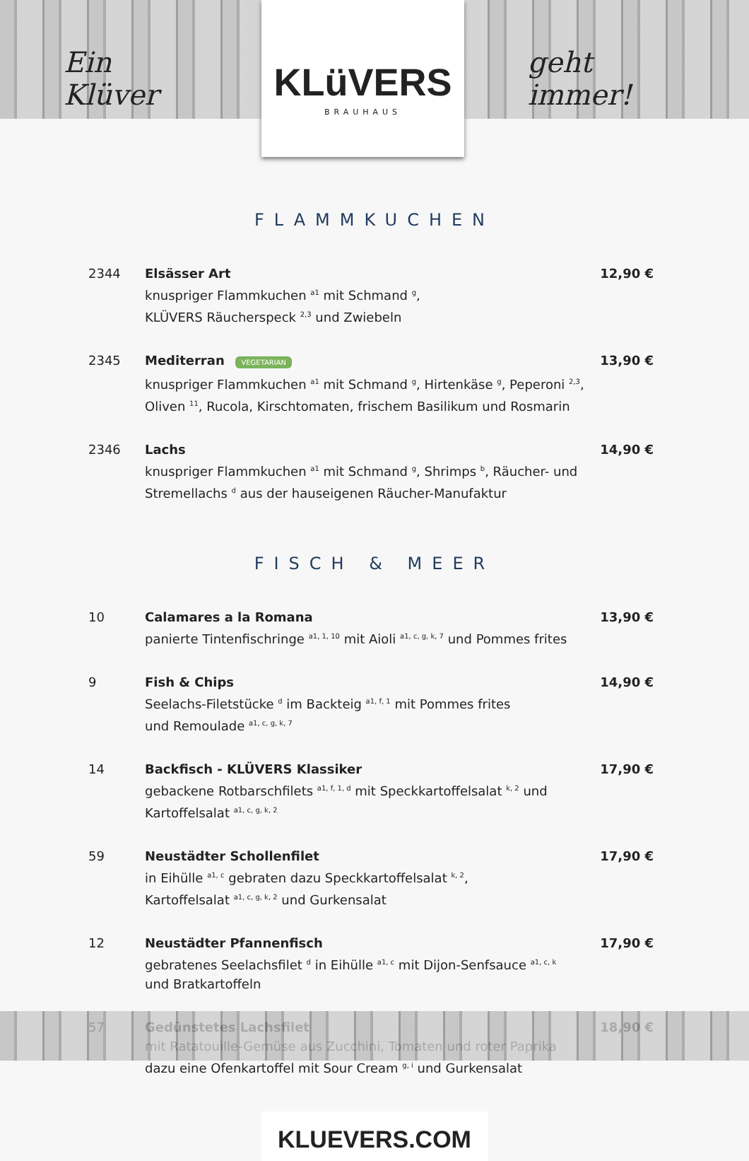Ein Klüver
KLüVERS
BRAUHAUS
geht immer!
FLAMMKUCHEN
2344 Elsässer Art
knuspriger Flammkuchen <sup>a1</sup> mit Schmand <sup>g</sup>,
KLÜVERS Räucherspeck <sup>2,3</sup> und Zwiebeln
12,90 €
2345 Mediterran VEGETARIAN
knuspriger Flammkuchen <sup>a1</sup> mit Schmand <sup>g</sup>, Hirtenkäse <sup>g</sup>, Peperoni <sup>2,3</sup>,
Oliven <sup>11</sup>, Rucola, Kirschtomaten, frischem Basilikum und Rosmarin
13,90 €
2346 Lachs
knuspriger Flammkuchen <sup>a1</sup> mit Schmand <sup>g</sup>, Shrimps <sup>b</sup>, Räucher- und
Stremellachs <sup>d</sup> aus der hauseigenen Räucher-Manufaktur
14,90 €
FISCH & MEER
10 Calamares a la Romana
panierte Tintenfischringe <sup>a1, 1, 10</sup> mit Aioli <sup>a1, c, g, k, 7</sup> und Pommes frites
13,90 €
9 Fish & Chips
Seelachs-Filetstücke <sup>d</sup> im Backteig <sup>a1, f, 1</sup> mit Pommes frites
und Remoulade <sup>a1, c, g, k, 7</sup>
14,90 €
14 Backfisch - KLÜVERS Klassiker
gebackene Rotbarschfilets <sup>a1, f, 1, d</sup> mit Speckkartoffelsalat <sup>k, 2</sup> und
Kartoffelsalat <sup>a1, c, g, k, 2</sup>
17,90 €
59 Neustädter Schollenfilet
in Eihülle <sup>a1, c</sup> gebraten dazu Speckkartoffelsalat <sup>k, 2</sup>,
Kartoffelsalat <sup>a1, c, g, k, 2</sup> und Gurkensalat
17,90 €
12 Neustädter Pfannenfisch
gebratenes Seelachsfilet <sup>d</sup> in Eihülle <sup>a1, c</sup> mit Dijon-Senfsauce <sup>a1, c, k</sup>
und Bratkartoffeln
17,90 €
57 Gedünstetes Lachsfilet
mit Ratatouille-Gemüse aus Zucchini, Tomaten und roter Paprika
dazu eine Ofenkartoffel mit Sour Cream <sup>g, i</sup> und Gurkensalat
18,90 €
KLUEVERS.COM